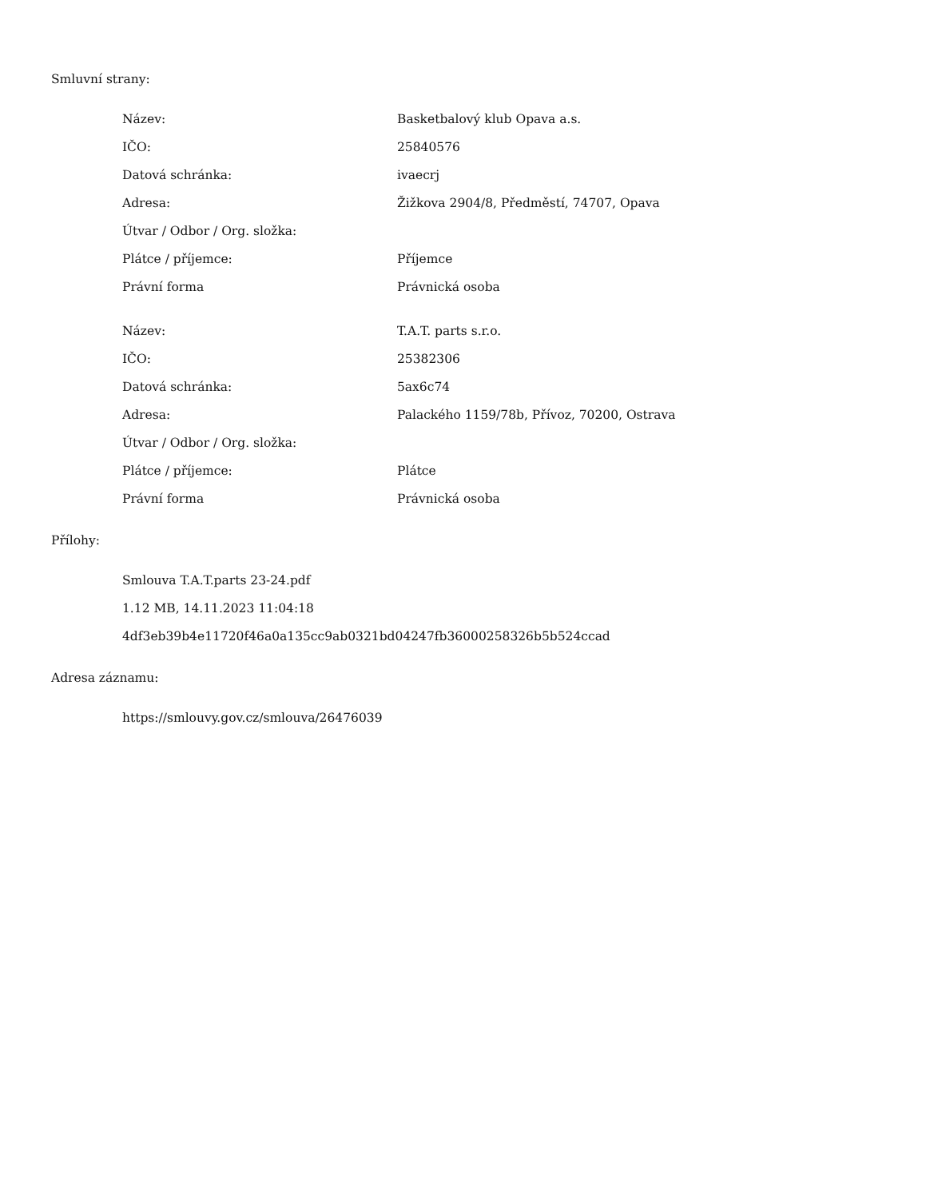Smluvní strany:
| Název: | Basketbalový klub Opava a.s. |
| IČO: | 25840576 |
| Datová schránka: | ivaecrj |
| Adresa: | Žižkova 2904/8, Předměstí, 74707, Opava |
| Útvar / Odbor / Org. složka: | |
| Plátce / příjemce: | Příjemce |
| Právní forma | Právnická osoba |
| Název: | T.A.T. parts s.r.o. |
| IČO: | 25382306 |
| Datová schránka: | 5ax6c74 |
| Adresa: | Palackého 1159/78b, Přívoz, 70200, Ostrava |
| Útvar / Odbor / Org. složka: | |
| Plátce / příjemce: | Plátce |
| Právní forma | Právnická osoba |
Přílohy:
Smlouva T.A.T.parts 23-24.pdf
1.12 MB, 14.11.2023 11:04:18
4df3eb39b4e11720f46a0a135cc9ab0321bd04247fb36000258326b5b524ccad
Adresa záznamu:
https://smlouvy.gov.cz/smlouva/26476039